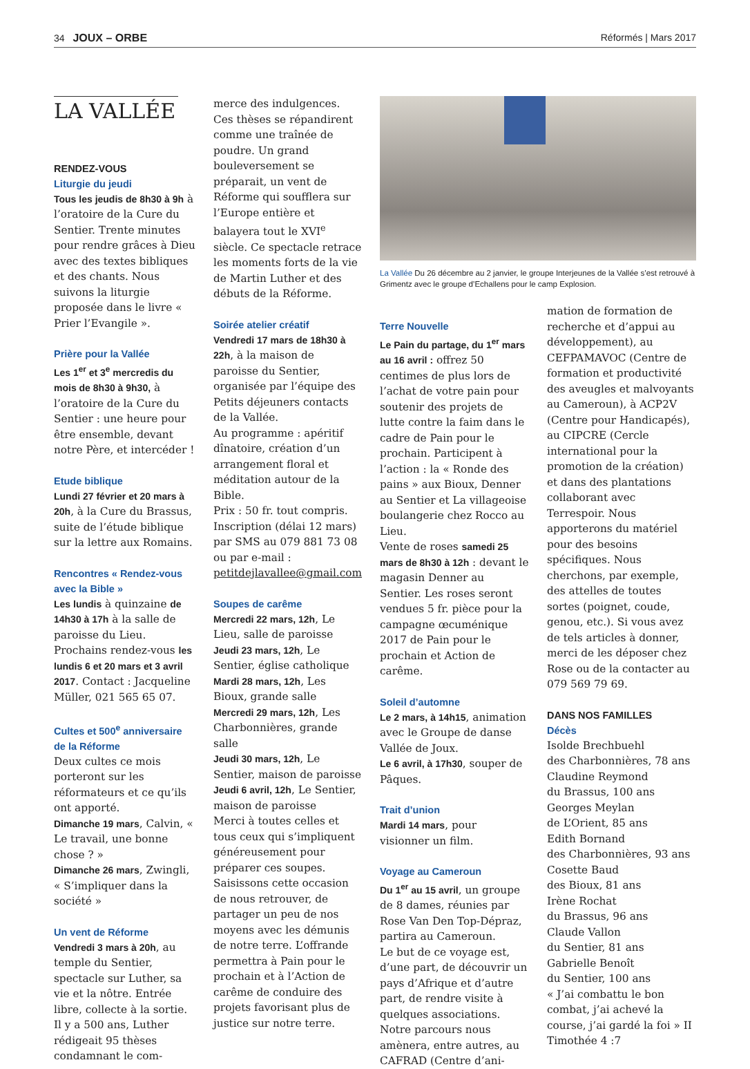34 JOUX – ORBE Réformés | Mars 2017
LA VALLÉE
RENDEZ-VOUS
Liturgie du jeudi
Tous les jeudis de 8h30 à 9h à l’oratoire de la Cure du Sentier. Trente minutes pour rendre grâces à Dieu avec des textes bibliques et des chants. Nous suivons la liturgie proposée dans le livre « Prier l’Evangile ».
Prière pour la Vallée
Les 1<sup>er</sup> et 3<sup>e</sup> mercredis du mois de 8h30 à 9h30, à l’oratoire de la Cure du Sentier : une heure pour être ensemble, devant notre Père, et intercéder !
Etude biblique
Lundi 27 février et 20 mars à 20h, à la Cure du Brassus, suite de l’étude biblique sur la lettre aux Romains.
Rencontres « Rendez-vous avec la Bible »
Les lundis à quinzaine de 14h30 à 17h à la salle de paroisse du Lieu. Prochains rendez-vous les lundis 6 et 20 mars et 3 avril 2017. Contact : Jacqueline Müller, 021 565 65 07.
Cultes et 500<sup>e</sup> anniversaire de la Réforme
Deux cultes ce mois porteront sur les réformateurs et ce qu’ils ont apporté.
Dimanche 19 mars, Calvin, « Le travail, une bonne chose ? »
Dimanche 26 mars, Zwingli, « S’impliquer dans la société »
Un vent de Réforme
Vendredi 3 mars à 20h, au temple du Sentier, spectacle sur Luther, sa vie et la nôtre. Entrée libre, collecte à la sortie. Il y a 500 ans, Luther rédigeait 95 thèses condamnant le com-
merce des indulgences. Ces thèses se répandirent comme une traînée de poudre. Un grand bouleversement se préparait, un vent de Réforme qui soufflera sur l’Europe entière et balayera tout le XVI<sup>e</sup> siècle. Ce spectacle retrace les moments forts de la vie de Martin Luther et des débuts de la Réforme.
Soirée atelier créatif
Vendredi 17 mars de 18h30 à 22h, à la maison de paroisse du Sentier, organisée par l’équipe des Petits déjeuners contacts de la Vallée.
Au programme : apéritif dînatoire, création d’un arrangement floral et méditation autour de la Bible.
Prix : 50 fr. tout compris. Inscription (délai 12 mars) par SMS au 079 881 73 08 ou par e-mail : petitdejlavallee@gmail.com
Soupes de carême
Mercredi 22 mars, 12h, Le Lieu, salle de paroisse
Jeudi 23 mars, 12h, Le Sentier, église catholique
Mardi 28 mars, 12h, Les Bioux, grande salle
Mercredi 29 mars, 12h, Les Charbonnières, grande salle
Jeudi 30 mars, 12h, Le Sentier, maison de paroisse
Jeudi 6 avril, 12h, Le Sentier, maison de paroisse
Merci à toutes celles et tous ceux qui s’impliquent généreusement pour préparer ces soupes. Saisissons cette occasion de nous retrouver, de partager un peu de nos moyens avec les démunis de notre terre. L’offrande permettra à Pain pour le prochain et à l’Action de carême de conduire des projets favorisant plus de justice sur notre terre.
La Vallée Du 26 décembre au 2 janvier, le groupe Interjeunes de la Vallée s’est retrouvé à Grimentz avec le groupe d’Echallens pour le camp Explosion.
Terre Nouvelle
Le Pain du partage, du 1<sup>er</sup> mars au 16 avril : offrez 50 centimes de plus lors de l’achat de votre pain pour soutenir des projets de lutte contre la faim dans le cadre de Pain pour le prochain. Participent à l’action : la « Ronde des pains » aux Bioux, Denner au Sentier et La villageoise boulangerie chez Rocco au Lieu.
Vente de roses samedi 25 mars de 8h30 à 12h : devant le magasin Denner au Sentier. Les roses seront vendues 5 fr. pièce pour la campagne œcuménique 2017 de Pain pour le prochain et Action de carême.
Soleil d’automne
Le 2 mars, à 14h15, animation avec le Groupe de danse Vallée de Joux.
Le 6 avril, à 17h30, souper de Pâques.
Trait d’union
Mardi 14 mars, pour visionner un film.
Voyage au Cameroun
Du 1<sup>er</sup> au 15 avril, un groupe de 8 dames, réunies par Rose Van Den Top-Dépraz, partira au Cameroun.
Le but de ce voyage est, d’une part, de découvrir un pays d’Afrique et d’autre part, de rendre visite à quelques associations. Notre parcours nous amènera, entre autres, au CAFRAD (Centre d’ani-
mation de formation de recherche et d’appui au développement), au CEFPAMAVOC (Centre de formation et productivité des aveugles et malvoyants au Cameroun), à ACP2V (Centre pour Handicapés), au CIPCRE (Cercle international pour la promotion de la création) et dans des plantations collaborant avec Terrespoir. Nous apporterons du matériel pour des besoins spécifiques. Nous cherchons, par exemple, des attelles de toutes sortes (poignet, coude, genou, etc.). Si vous avez de tels articles à donner, merci de les déposer chez Rose ou de la contacter au 079 569 79 69.
DANS NOS FAMILLES
Décès
Isolde Brechbuehl
des Charbonnières, 78 ans
Claudine Reymond
du Brassus, 100 ans
Georges Meylan
de L’Orient, 85 ans
Edith Bornand
des Charbonnières, 93 ans
Cosette Baud
des Bioux, 81 ans
Irène Rochat
du Brassus, 96 ans
Claude Vallon
du Sentier, 81 ans
Gabrielle Benoît
du Sentier, 100 ans
« J’ai combattu le bon combat, j’ai achevé la course, j’ai gardé la foi » II Timothée 4 :7